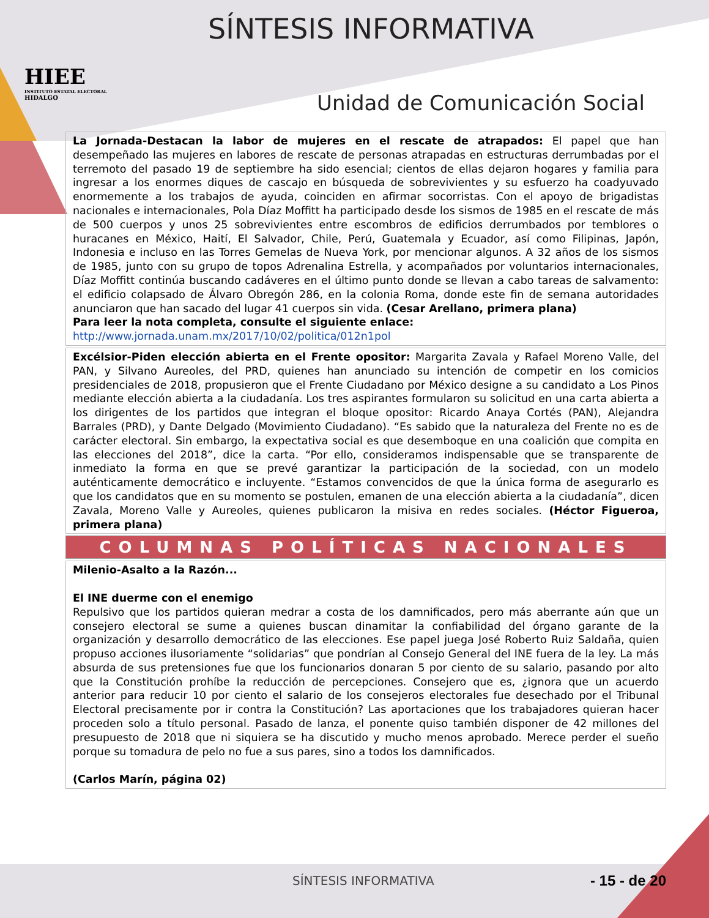HIEE
INSTITUTO ESTATAL ELECTORAL
HIDALGO
SÍNTESIS INFORMATIVA
Unidad de Comunicación Social
La Jornada-Destacan la labor de mujeres en el rescate de atrapados: El papel que han desempeñado las mujeres en labores de rescate de personas atrapadas en estructuras derrumbadas por el terremoto del pasado 19 de septiembre ha sido esencial; cientos de ellas dejaron hogares y familia para ingresar a los enormes diques de cascajo en búsqueda de sobrevivientes y su esfuerzo ha coadyuvado enormemente a los trabajos de ayuda, coinciden en afirmar socorristas. Con el apoyo de brigadistas nacionales e internacionales, Pola Díaz Moffitt ha participado desde los sismos de 1985 en el rescate de más de 500 cuerpos y unos 25 sobrevivientes entre escombros de edificios derrumbados por temblores o huracanes en México, Haití, El Salvador, Chile, Perú, Guatemala y Ecuador, así como Filipinas, Japón, Indonesia e incluso en las Torres Gemelas de Nueva York, por mencionar algunos. A 32 años de los sismos de 1985, junto con su grupo de topos Adrenalina Estrella, y acompañados por voluntarios internacionales, Díaz Moffitt continúa buscando cadáveres en el último punto donde se llevan a cabo tareas de salvamento: el edificio colapsado de Álvaro Obregón 286, en la colonia Roma, donde este fin de semana autoridades anunciaron que han sacado del lugar 41 cuerpos sin vida. (Cesar Arellano, primera plana)
Para leer la nota completa, consulte el siguiente enlace:
http://www.jornada.unam.mx/2017/10/02/politica/012n1pol
Excélsior-Piden elección abierta en el Frente opositor: Margarita Zavala y Rafael Moreno Valle, del PAN, y Silvano Aureoles, del PRD, quienes han anunciado su intención de competir en los comicios presidenciales de 2018, propusieron que el Frente Ciudadano por México designe a su candidato a Los Pinos mediante elección abierta a la ciudadanía. Los tres aspirantes formularon su solicitud en una carta abierta a los dirigentes de los partidos que integran el bloque opositor: Ricardo Anaya Cortés (PAN), Alejandra Barrales (PRD), y Dante Delgado (Movimiento Ciudadano). “Es sabido que la naturaleza del Frente no es de carácter electoral. Sin embargo, la expectativa social es que desemboque en una coalición que compita en las elecciones del 2018”, dice la carta. “Por ello, consideramos indispensable que se transparente de inmediato la forma en que se prevé garantizar la participación de la sociedad, con un modelo auténticamente democrático e incluyente. “Estamos convencidos de que la única forma de asegurarlo es que los candidatos que en su momento se postulen, emanen de una elección abierta a la ciudadanía”, dicen Zavala, Moreno Valle y Aureoles, quienes publicaron la misiva en redes sociales. (Héctor Figueroa, primera plana)
COLUMNAS POLÍTICAS NACIONALES
Milenio-Asalto a la Razón...
El INE duerme con el enemigo
Repulsivo que los partidos quieran medrar a costa de los damnificados, pero más aberrante aún que un consejero electoral se sume a quienes buscan dinamitar la confiabilidad del órgano garante de la organización y desarrollo democrático de las elecciones. Ese papel juega José Roberto Ruiz Saldaña, quien propuso acciones ilusoriamente “solidarias” que pondrían al Consejo General del INE fuera de la ley. La más absurda de sus pretensiones fue que los funcionarios donaran 5 por ciento de su salario, pasando por alto que la Constitución prohíbe la reducción de percepciones. Consejero que es, ¿ignora que un acuerdo anterior para reducir 10 por ciento el salario de los consejeros electorales fue desechado por el Tribunal Electoral precisamente por ir contra la Constitución? Las aportaciones que los trabajadores quieran hacer proceden solo a título personal. Pasado de lanza, el ponente quiso también disponer de 42 millones del presupuesto de 2018 que ni siquiera se ha discutido y mucho menos aprobado. Merece perder el sueño porque su tomadura de pelo no fue a sus pares, sino a todos los damnificados.
(Carlos Marín, página 02)
SÍNTESIS INFORMATIVA - 15 - de 20